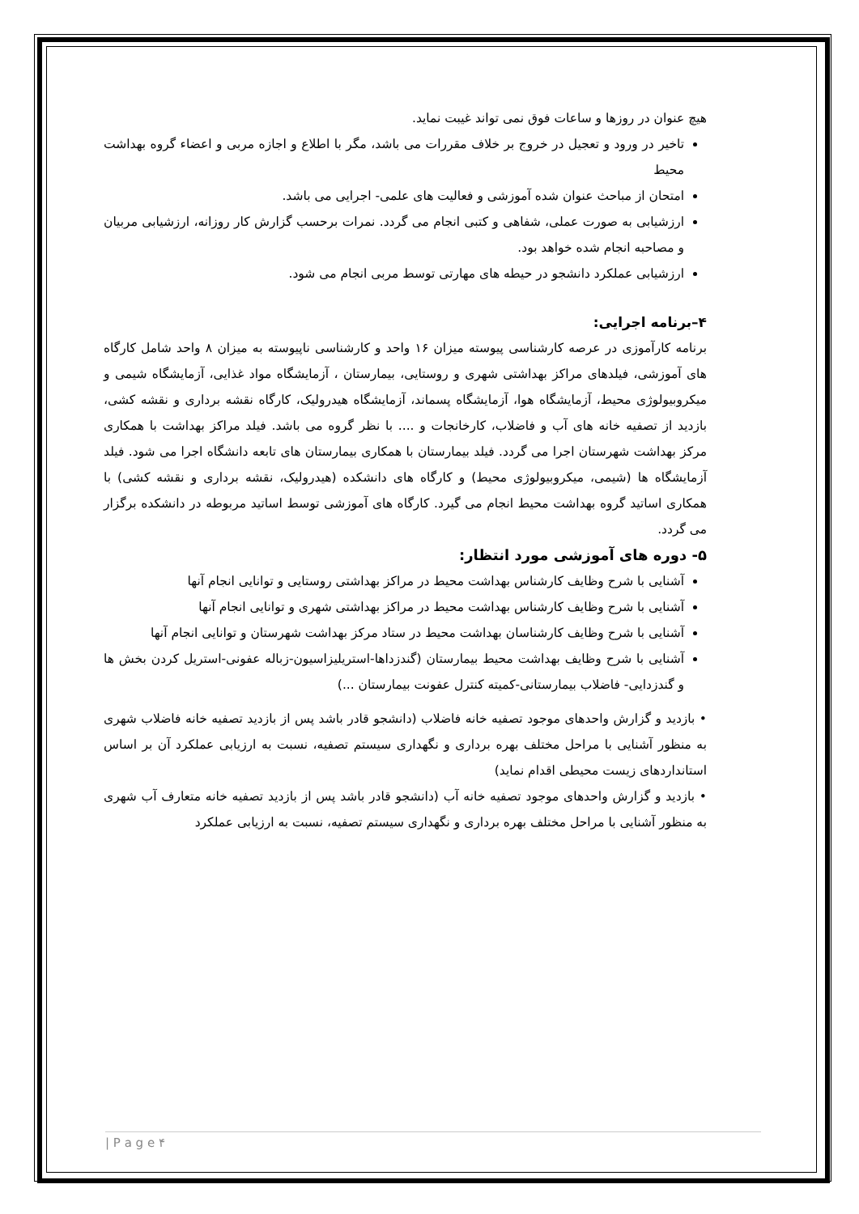هیچ عنوان در روزها و ساعات فوق نمی تواند غیبت نماید.
تاخیر در ورود و تعجیل در خروج بر خلاف مقررات می باشد، مگر با اطلاع و اجازه مربی و اعضاء گروه بهداشت محیط
امتحان از مباحث عنوان شده آموزشی و فعالیت های علمی- اجرایی می باشد.
ارزشیابی به صورت عملی، شفاهی و کتبی انجام می گردد. نمرات برحسب گزارش کار روزانه، ارزشیابی مربیان و مصاحبه انجام شده خواهد بود.
ارزشیابی عملکرد دانشجو در حیطه های مهارتی توسط مربی انجام می شود.
۴–برنامه اجرایی:
برنامه کارآموزی در عرصه کارشناسی پیوسته میزان ۱۶ واحد و کارشناسی ناپیوسته به میزان ۸ واحد شامل کارگاه های آموزشی، فیلدهای مراکز بهداشتی شهری و روستایی، بیمارستان ، آزمایشگاه مواد غذایی، آزمایشگاه شیمی و میکروبیولوژی محیط، آزمایشگاه هوا، آزمایشگاه پسماند، آزمایشگاه هیدرولیک، کارگاه نقشه برداری و نقشه کشی، بازدید از تصفیه خانه های آب و فاضلاب، کارخانجات و .... با نظر گروه می باشد. فیلد مراکز بهداشت با همکاری مرکز بهداشت شهرستان اجرا می گردد. فیلد بیمارستان با همکاری بیمارستان های تابعه دانشگاه اجرا می شود. فیلد آزمایشگاه ها (شیمی، میکروبیولوژی محیط) و کارگاه های دانشکده (هیدرولیک، نقشه برداری و نقشه کشی) با همکاری اساتید گروه بهداشت محیط انجام می گیرد. کارگاه های آموزشی توسط اساتید مربوطه در دانشکده برگزار می گردد.
۵- دوره های آموزشی مورد انتظار:
آشنایی با شرح وظایف کارشناس بهداشت محیط در مراکز بهداشتی روستایی و توانایی انجام آنها
آشنایی با شرح وظایف کارشناس بهداشت محیط در مراکز بهداشتی شهری و توانایی انجام آنها
آشنایی با شرح وظایف کارشناسان بهداشت محیط در ستاد مرکز بهداشت شهرستان و توانایی انجام آنها
آشنایی با شرح وظایف بهداشت محیط بیمارستان (گندزداها-استریلیزاسیون-زباله عفونی-استریل کردن بخش ها و گندزدایی- فاضلاب بیمارستانی-کمیته کنترل عفونت بیمارستان ...)
• بازدید و گزارش واحدهای موجود تصفیه خانه فاضلاب (دانشجو قادر باشد پس از بازدید تصفیه خانه فاضلاب شهری به منظور آشنایی با مراحل مختلف بهره برداری و نگهداری سیستم تصفیه، نسبت به ارزیابی عملکرد آن بر اساس استانداردهای زیست محیطی اقدام نماید)
• بازدید و گزارش واحدهای موجود تصفیه خانه آب (دانشجو قادر باشد پس از بازدید تصفیه خانه متعارف آب شهری به منظور آشنایی با مراحل مختلف بهره برداری و نگهداری سیستم تصفیه، نسبت به ارزیابی عملکرد
| P a g e ۴